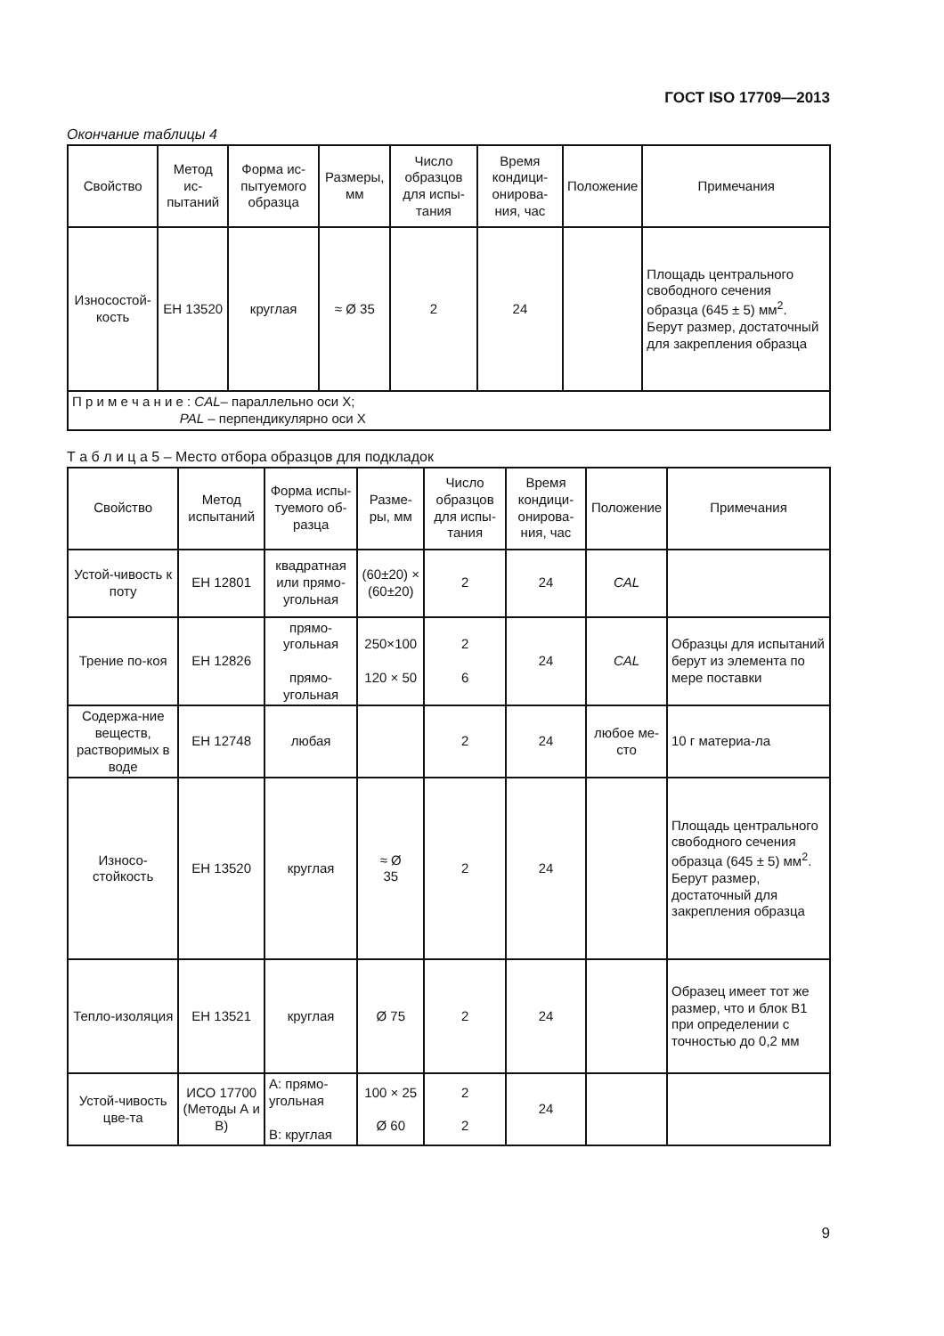ГОСТ ISO 17709—2013
Окончание таблицы 4
| Свойство | Метод ис-пытаний | Форма ис-пытуемого образца | Размеры, мм | Число образцов для испы-тания | Время кондици-онирова-ния, час | Положение | Примечания |
| --- | --- | --- | --- | --- | --- | --- | --- |
| Износостой-кость | ЕН 13520 | круглая | ≈ Ø 35 | 2 | 24 | | Площадь центрального свободного сечения образца (645 ± 5) мм<sup>2</sup>. Берут размер, достаточный для закрепления образца |
| П р и м е ч а н и е : CAL – параллельно оси X; PAL – перпендикулярно оси X | | | | | | | |
Т а б л и ц а 5 – Место отбора образцов для подкладок
| Свойство | Метод испытаний | Форма испы-туемого об-разца | Разме-ры, мм | Число образцов для испы-тания | Время кондици-онирова-ния, час | Положение | Примечания |
| --- | --- | --- | --- | --- | --- | --- | --- |
| Устой-чивость к поту | ЕН 12801 | квадратная или прямо-угольная | (60±20) × (60±20) | 2 | 24 | CAL | |
| Трение по-коя | ЕН 12826 | прямо-угольная прямо-угольная | 250×100 120 × 50 | 2 6 | 24 | CAL | Образцы для испытаний берут из элемента по мере поставки |
| Содержа-ние веществ, растворимых в воде | ЕН 12748 | любая | | 2 | 24 | любое ме-сто | 10 г материа-ла |
| Износо-стойкость | ЕН 13520 | круглая | ≈ Ø 35 | 2 | 24 | | Площадь центрального свободного сечения образца (645 ± 5) мм<sup>2</sup>. Берут размер, достаточный для закрепления образца |
| Тепло-изоляция | ЕН 13521 | круглая | Ø 75 | 2 | 24 | | Образец имеет тот же размер, что и блок В1 при определении с точностью до 0,2 мм |
| Устой-чивость цве-та | ИСО 17700 (Методы А и В) | А: прямо-угольная В: круглая | 100 × 25 Ø 60 | 2 2 | 24 | | |
9